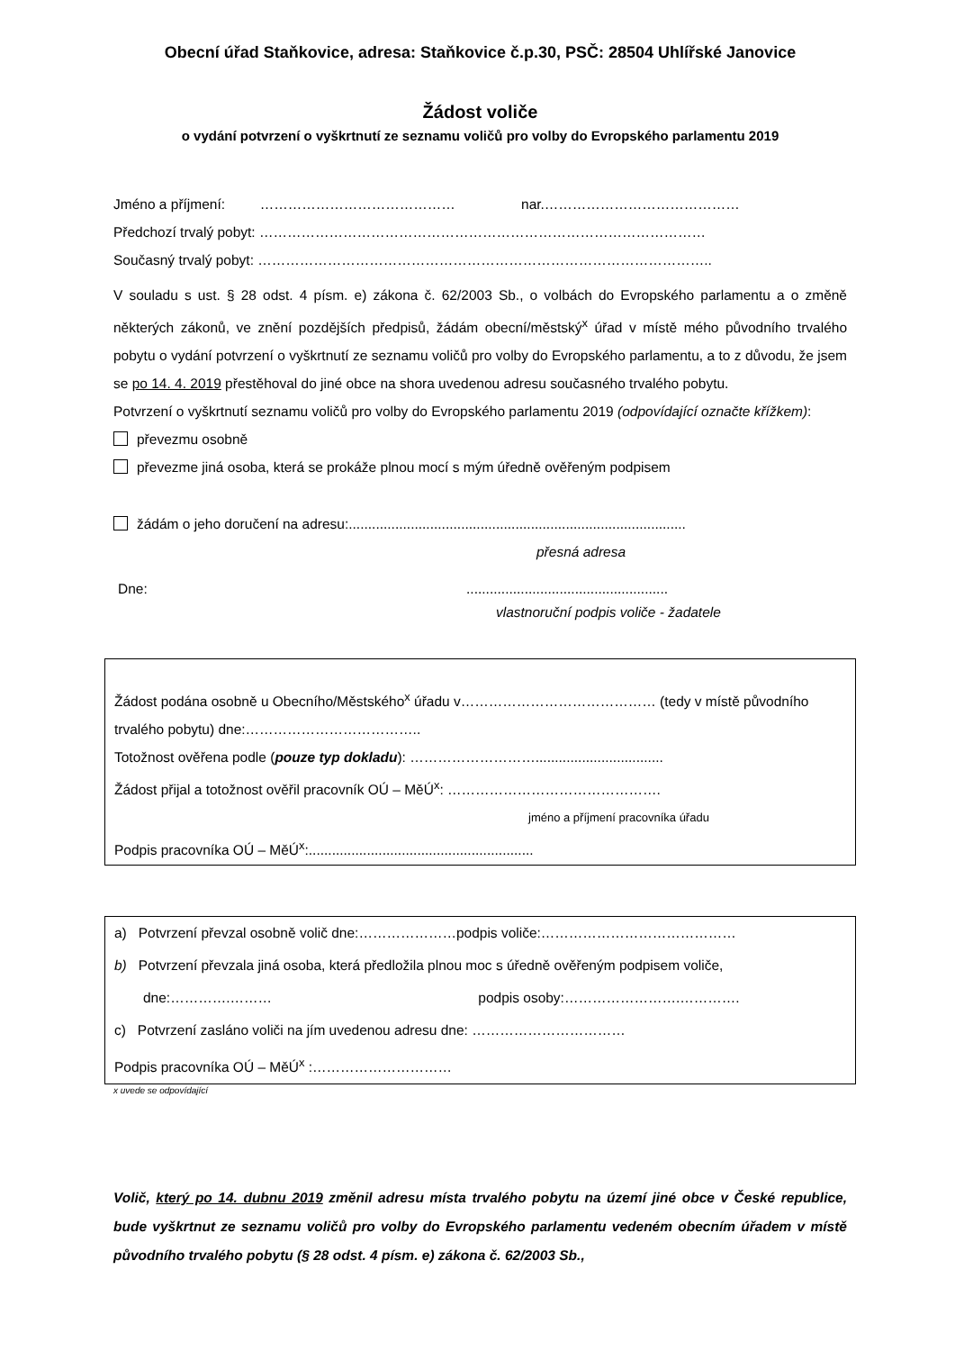Obecní úřad Staňkovice, adresa: Staňkovice č.p.30, PSČ: 28504 Uhlířské Janovice
Žádost voliče
o vydání potvrzení o vyškrtnutí ze seznamu voličů pro volby do Evropského parlamentu 2019
Jméno a příjmení: …………………………………… nar.……………………………………
Předchozí trvalý pobyt: ……………………………………………………………………………………
Současný trvalý pobyt: ……………………………………………………………………………………..
V souladu s ust. § 28 odst. 4 písm. e) zákona č. 62/2003 Sb., o volbách do Evropského parlamentu a o změně některých zákonů, ve znění pozdějších předpisů, žádám obecní/městský<sup>x</sup> úřad v místě mého původního trvalého pobytu o vydání potvrzení o vyškrtnutí ze seznamu voličů pro volby do Evropského parlamentu, a to z důvodu, že jsem se po 14. 4. 2019 přestěhoval do jiné obce na shora uvedenou adresu současného trvalého pobytu.
Potvrzení o vyškrtnutí seznamu voličů pro volby do Evropského parlamentu 2019 (odpovídající označte křížkem):
převezmu osobně
převezme jiná osoba, která se prokáže plnou mocí s mým úředně ověřeným podpisem
žádám o jeho doručení na adresu:.......................................................................................
přesná adresa
Dne: ....................................................
vlastnoruční podpis voliče - žadatele
Žádost podána osobně u Obecního/Městského<sup>x</sup> úřadu v…………………………………… (tedy v místě původního trvalého pobytu) dne:………………………………..
Totožnost ověřena podle (pouze typ dokladu): ……………………….................................
Žádost přijal a totožnost ověřil pracovník OÚ – MěÚ<sup>x</sup>: ……………………………………….
jméno a příjmení pracovníka úřadu
Podpis pracovníka OÚ – MěÚ<sup>x</sup>:..........................................................
a) Potvrzení převzal osobně volič dne:…………………podpis voliče:……………………………………
b) Potvrzení převzala jiná osoba, která předložila plnou moc s úředně ověřeným podpisem voliče,
dne:………….……… podpis osoby:…………………….………….
c) Potvrzení zasláno voliči na jím uvedenou adresu dne: ……………………………
Podpis pracovníka OÚ – MěÚ<sup>x</sup> :…………………………
x uvede se odpovídající
Volič, který po 14. dubnu 2019 změnil adresu místa trvalého pobytu na území jiné obce v České republice, bude vyškrtnut ze seznamu voličů pro volby do Evropského parlamentu vedeném obecním úřadem v místě původního trvalého pobytu (§ 28 odst. 4 písm. e) zákona č. 62/2003 Sb.,